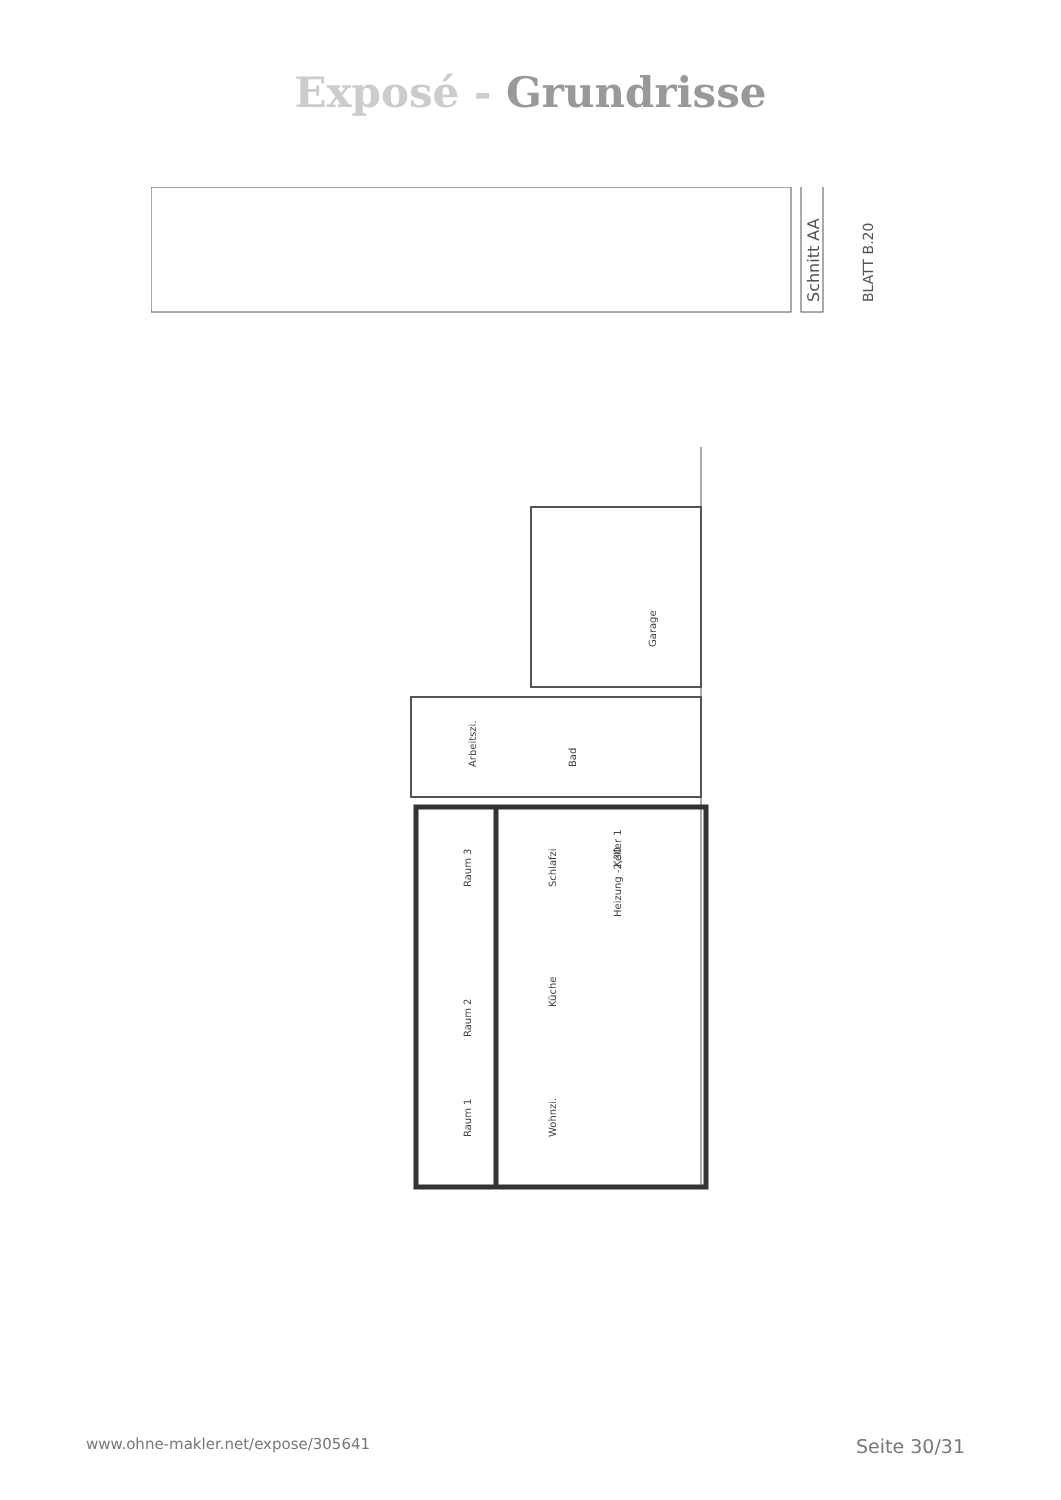Exposé - Grundrisse
Schnitt AA
BLATT B.20
Garage
Arbeitszi.
Bad
Raum 3
Schlafzi
Keller 1
Heizung -2,30
Küche
Raum 2
Raum 1
Wohnzi.
www.ohne-makler.net/expose/305641 Seite 30/31